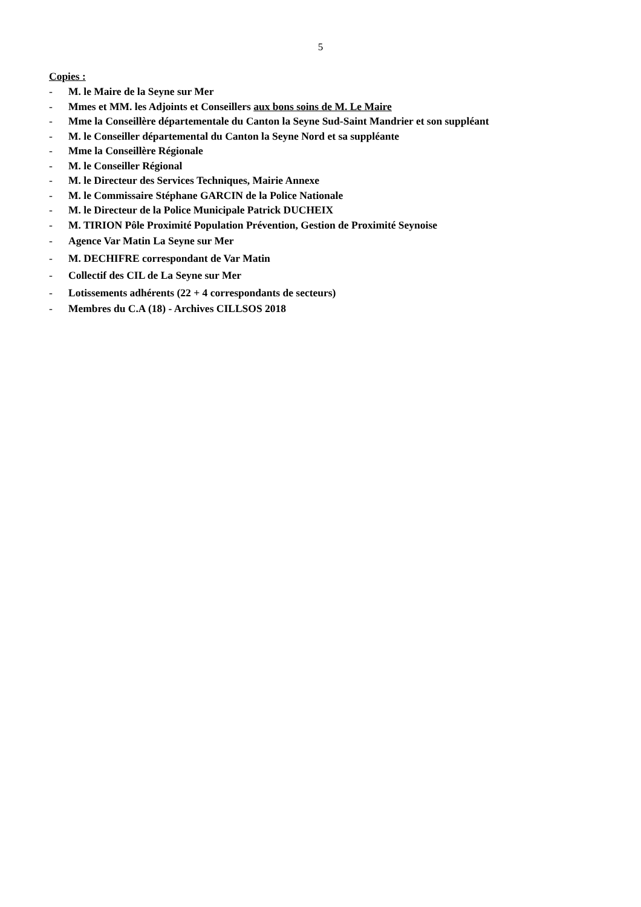5
Copies :
- M. le Maire de la Seyne sur Mer
- Mmes et MM. les Adjoints et Conseillers aux bons soins de M. Le Maire
- Mme la Conseillère départementale du Canton la Seyne Sud-Saint Mandrier et son suppléant
- M. le Conseiller départemental du Canton la Seyne Nord et sa suppléante
- Mme la Conseillère Régionale
- M. le Conseiller Régional
- M. le Directeur des Services Techniques, Mairie Annexe
- M. le Commissaire Stéphane GARCIN de la Police Nationale
- M. le Directeur de la Police Municipale Patrick DUCHEIX
- M. TIRION Pôle Proximité Population Prévention, Gestion de Proximité Seynoise
- Agence Var Matin La Seyne sur Mer
- M. DECHIFRE correspondant de Var Matin
- Collectif des CIL de La Seyne sur Mer
- Lotissements adhérents (22 + 4 correspondants de secteurs)
- Membres du C.A (18) - Archives CILLSOS 2018